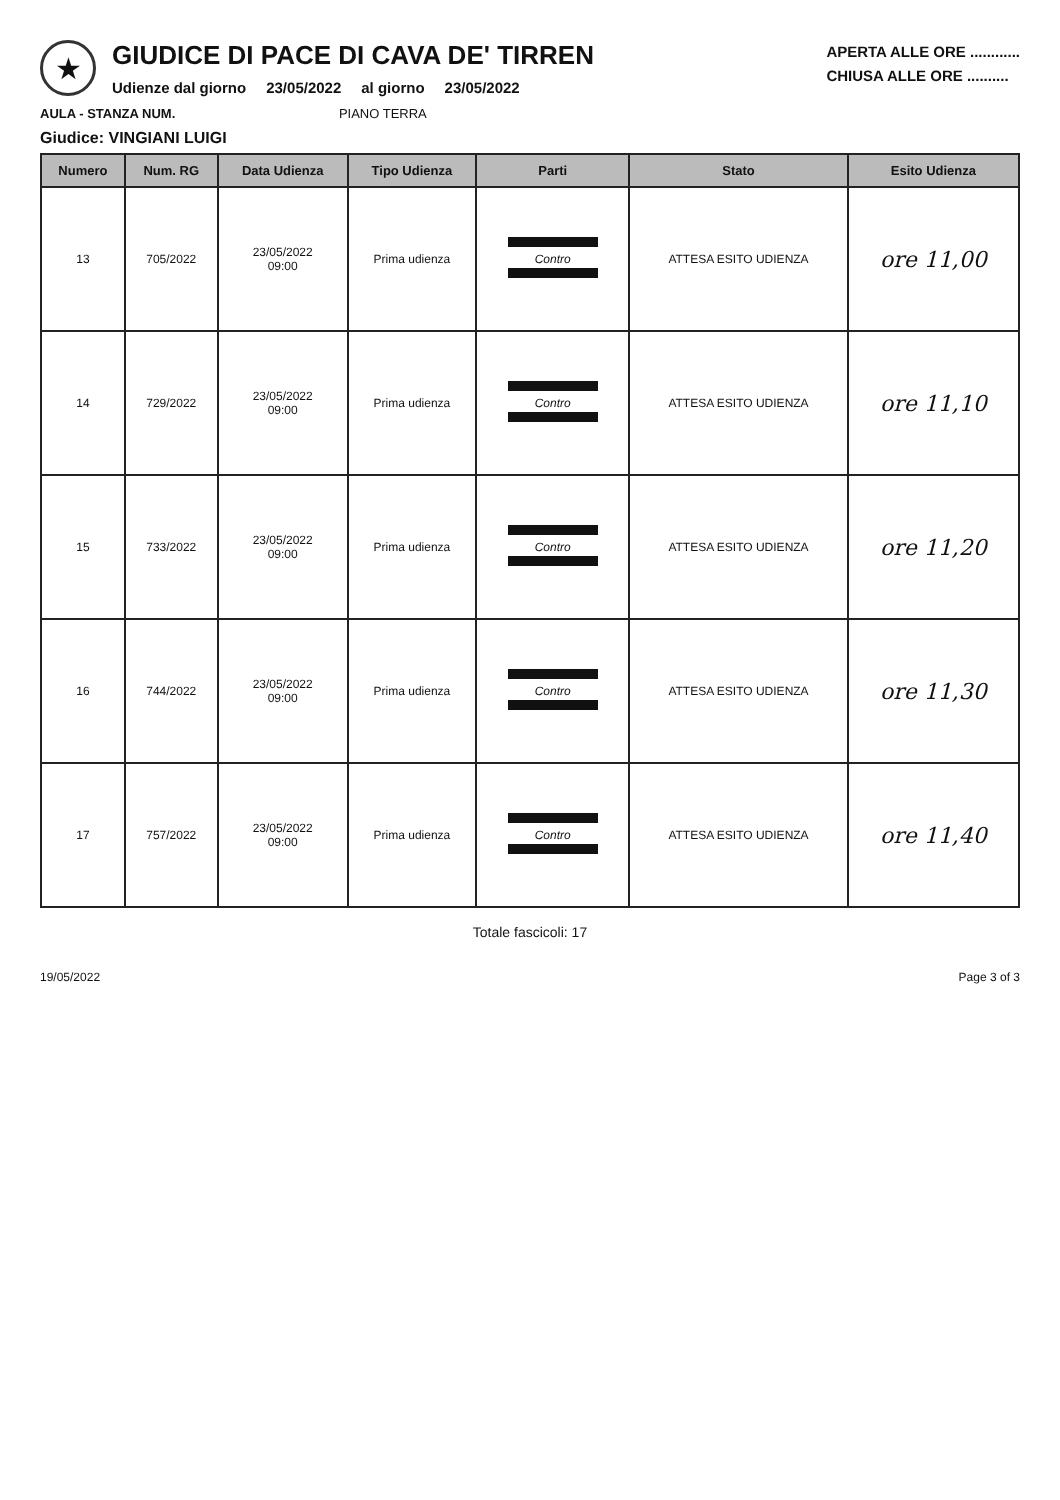★
GIUDICE DI PACE DI CAVA DE' TIRREN
Udienze dal giorno 23/05/2022 al giorno 23/05/2022
APERTA ALLE ORE ............
CHIUSA ALLE ORE ..........
AULA - STANZA NUM. PIANO TERRA
Giudice: VINGIANI LUIGI
| Numero | Num. RG | Data Udienza | Tipo Udienza | Parti | Stato | Esito Udienza |
| --- | --- | --- | --- | --- | --- | --- |
| 13 | 705/2022 | 23/05/2022 09:00 | Prima udienza | Contro | ATTESA ESITO UDIENZA | ore 11,00 |
| 14 | 729/2022 | 23/05/2022 09:00 | Prima udienza | Contro | ATTESA ESITO UDIENZA | ore 11,10 |
| 15 | 733/2022 | 23/05/2022 09:00 | Prima udienza | Contro | ATTESA ESITO UDIENZA | ore 11,20 |
| 16 | 744/2022 | 23/05/2022 09:00 | Prima udienza | Contro | ATTESA ESITO UDIENZA | ore 11,30 |
| 17 | 757/2022 | 23/05/2022 09:00 | Prima udienza | Contro | ATTESA ESITO UDIENZA | ore 11,40 |
Totale fascicoli: 17
19/05/2022 Page 3 of 3